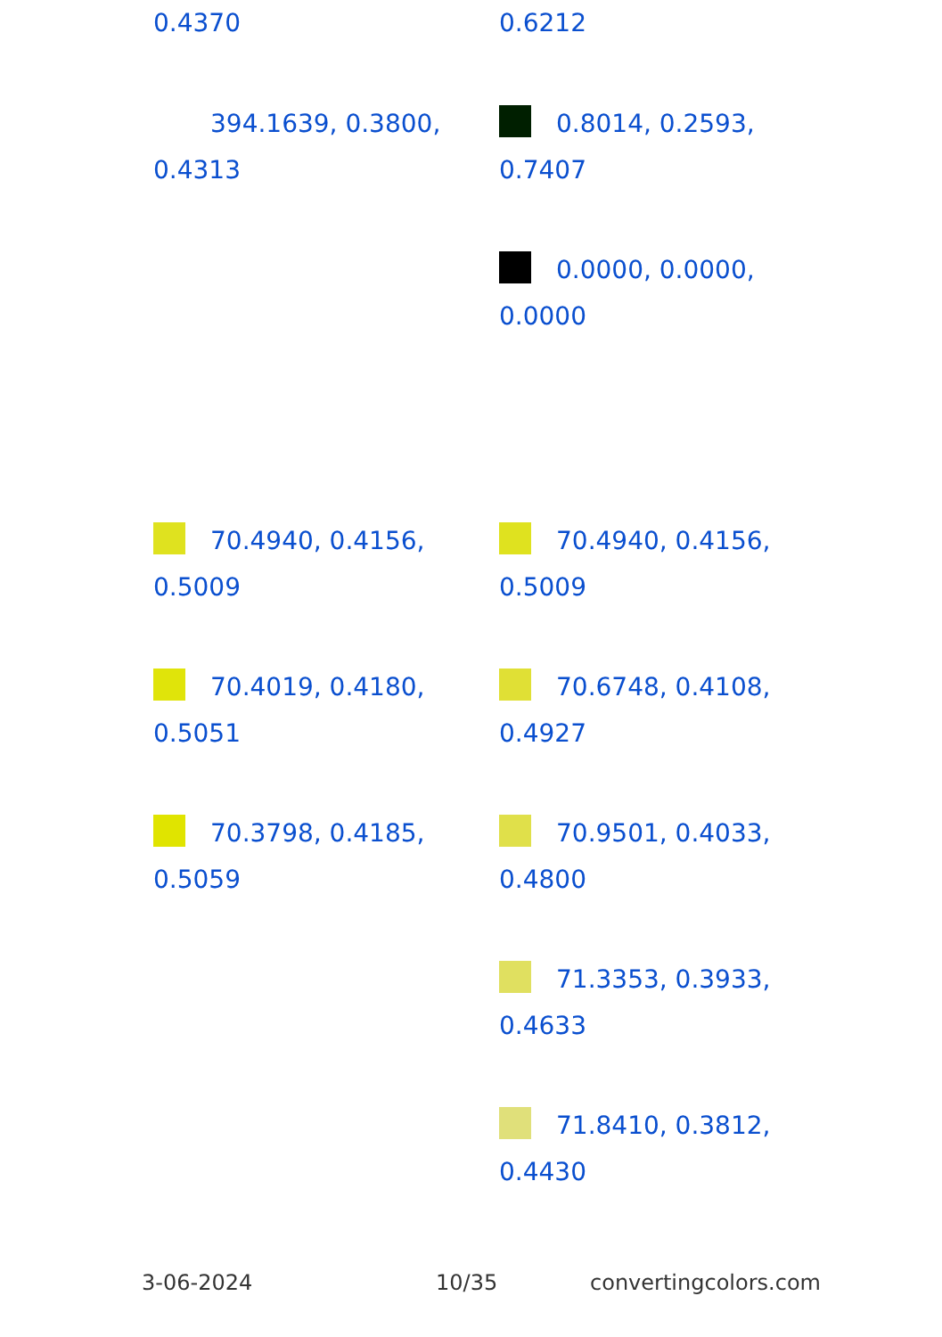0.4370 0.6212
394.1639, 0.3800, 0.4313
0.8014, 0.2593, 0.7407
0.0000, 0.0000, 0.0000
70.4940, 0.4156, 0.5009
70.4940, 0.4156, 0.5009
70.4019, 0.4180, 0.5051
70.6748, 0.4108, 0.4927
70.3798, 0.4185, 0.5059
70.9501, 0.4033, 0.4800
71.3353, 0.3933, 0.4633
71.8410, 0.3812, 0.4430
3-06-2024 10/35 convertingcolors.com